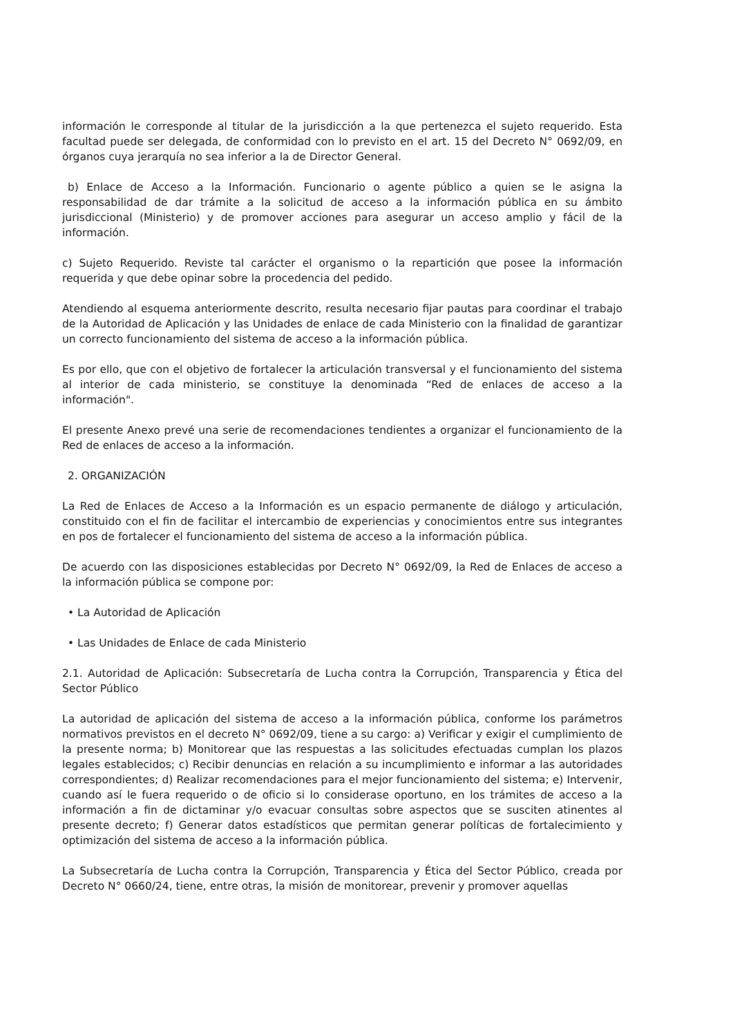información le corresponde al titular de la jurisdicción a la que pertenezca el sujeto requerido. Esta facultad puede ser delegada, de conformidad con lo previsto en el art. 15 del Decreto N° 0692/09, en órganos cuya jerarquía no sea inferior a la de Director General.
b) Enlace de Acceso a la Información. Funcionario o agente público a quien se le asigna la responsabilidad de dar trámite a la solicitud de acceso a la información pública en su ámbito jurisdiccional (Ministerio) y de promover acciones para asegurar un acceso amplio y fácil de la información.
c) Sujeto Requerido. Reviste tal carácter el organismo o la repartición que posee la información requerida y que debe opinar sobre la procedencia del pedido.
Atendiendo al esquema anteriormente descrito, resulta necesario fijar pautas para coordinar el trabajo de la Autoridad de Aplicación y las Unidades de enlace de cada Ministerio con la finalidad de garantizar un correcto funcionamiento del sistema de acceso a la información pública.
Es por ello, que con el objetivo de fortalecer la articulación transversal y el funcionamiento del sistema al interior de cada ministerio, se constituye la denominada “Red de enlaces de acceso a la información".
El presente Anexo prevé una serie de recomendaciones tendientes a organizar el funcionamiento de la Red de enlaces de acceso a la información.
2. ORGANIZACIÓN
La Red de Enlaces de Acceso a la Información es un espacio permanente de diálogo y articulación, constituido con el fin de facilitar el intercambio de experiencias y conocimientos entre sus integrantes en pos de fortalecer el funcionamiento del sistema de acceso a la información pública.
De acuerdo con las disposiciones establecidas por Decreto N° 0692/09, la Red de Enlaces de acceso a la información pública se compone por:
• La Autoridad de Aplicación
• Las Unidades de Enlace de cada Ministerio
2.1. Autoridad de Aplicación: Subsecretaría de Lucha contra la Corrupción, Transparencia y Ética del Sector Público
La autoridad de aplicación del sistema de acceso a la información pública, conforme los parámetros normativos previstos en el decreto N° 0692/09, tiene a su cargo: a) Verificar y exigir el cumplimiento de la presente norma; b) Monitorear que las respuestas a las solicitudes efectuadas cumplan los plazos legales establecidos; c) Recibir denuncias en relación a su incumplimiento e informar a las autoridades correspondientes; d) Realizar recomendaciones para el mejor funcionamiento del sistema; e) Intervenir, cuando así le fuera requerido o de oficio si lo considerase oportuno, en los trámites de acceso a la información a fin de dictaminar y/o evacuar consultas sobre aspectos que se susciten atinentes al presente decreto; f) Generar datos estadísticos que permitan generar políticas de fortalecimiento y optimización del sistema de acceso a la información pública.
La Subsecretaría de Lucha contra la Corrupción, Transparencia y Ética del Sector Público, creada por Decreto N° 0660/24, tiene, entre otras, la misión de monitorear, prevenir y promover aquellas